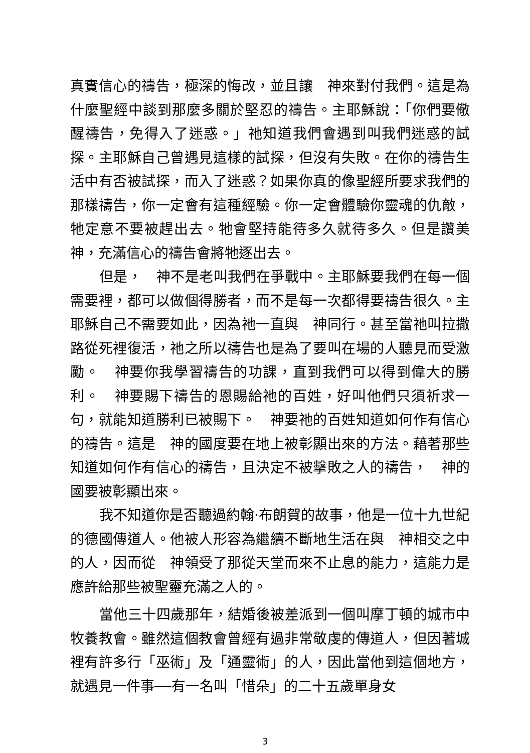真實信心的禱告，極深的悔改，並且讓　神來對付我們。這是為什麼聖經中談到那麼多關於堅忍的禱告。主耶穌說：「你們要儆醒禱告，免得入了迷惑。」祂知道我們會遇到叫我們迷惑的試探。主耶穌自己曾遇見這樣的試探，但沒有失敗。在你的禱告生活中有否被試探，而入了迷惑？如果你真的像聖經所要求我們的那樣禱告，你一定會有這種經驗。你一定會體驗你靈魂的仇敵，牠定意不要被趕出去。牠會堅持能待多久就待多久。但是讚美　神，充滿信心的禱告會將牠逐出去。
但是，　神不是老叫我們在爭戰中。主耶穌要我們在每一個需要裡，都可以做個得勝者，而不是每一次都得要禱告很久。主耶穌自己不需要如此，因為祂一直與　神同行。甚至當祂叫拉撒路從死裡復活，祂之所以禱告也是為了要叫在場的人聽見而受激勵。　神要你我學習禱告的功課，直到我們可以得到偉大的勝利。　神要賜下禱告的恩賜給祂的百姓，好叫他們只須祈求一句，就能知道勝利已被賜下。　神要祂的百姓知道如何作有信心的禱告。這是　神的國度要在地上被彰顯出來的方法。藉著那些知道如何作有信心的禱告，且決定不被擊敗之人的禱告，　神的國要被彰顯出來。
我不知道你是否聽過約翰‧布朗賀的故事，他是一位十九世紀的德國傳道人。他被人形容為繼續不斷地生活在與　神相交之中的人，因而從　神領受了那從天堂而來不止息的能力，這能力是應許給那些被聖靈充滿之人的。
當他三十四歲那年，結婚後被差派到一個叫摩丁頓的城市中牧養教會。雖然這個教會曾經有過非常敬虔的傳道人，但因著城裡有許多行「巫術」及「通靈術」的人，因此當他到這個地方，就遇見一件事──有一名叫「惜朵」的二十五歲單身女
3